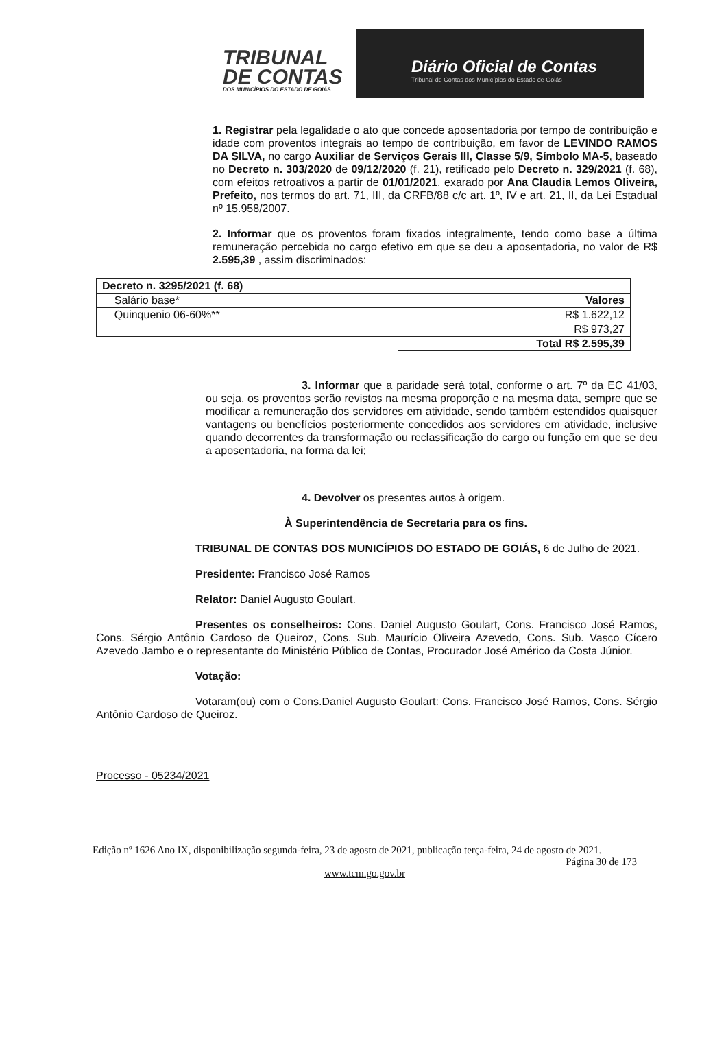TRIBUNAL
DE CONTAS
DOS MUNICÍPIOS DO ESTADO DE GOIÁS
Diário Oficial de Contas
Tribunal de Contas dos Municípios do Estado de Goiás
1. Registrar pela legalidade o ato que concede aposentadoria por tempo de contribuição e idade com proventos integrais ao tempo de contribuição, em favor de LEVINDO RAMOS DA SILVA, no cargo Auxiliar de Serviços Gerais III, Classe 5/9, Símbolo MA-5, baseado no Decreto n. 303/2020 de 09/12/2020 (f. 21), retificado pelo Decreto n. 329/2021 (f. 68), com efeitos retroativos a partir de 01/01/2021, exarado por Ana Claudia Lemos Oliveira, Prefeito, nos termos do art. 71, III, da CRFB/88 c/c art. 1º, IV e art. 21, II, da Lei Estadual nº 15.958/2007.
2. Informar que os proventos foram fixados integralmente, tendo como base a última remuneração percebida no cargo efetivo em que se deu a aposentadoria, no valor de R$ 2.595,39 , assim discriminados:
| Decreto n. 3295/2021 (f. 68) | |
| Salário base* | Valores |
| Quinquenio 06-60%** | R$ 1.622,12 |
| | R$ 973,27 |
| | Total R$ 2.595,39 |
3. Informar que a paridade será total, conforme o art. 7º da EC 41/03, ou seja, os proventos serão revistos na mesma proporção e na mesma data, sempre que se modificar a remuneração dos servidores em atividade, sendo também estendidos quaisquer vantagens ou benefícios posteriormente concedidos aos servidores em atividade, inclusive quando decorrentes da transformação ou reclassificação do cargo ou função em que se deu a aposentadoria, na forma da lei;
4. Devolver os presentes autos à origem.
À Superintendência de Secretaria para os fins.
TRIBUNAL DE CONTAS DOS MUNICÍPIOS DO ESTADO DE GOIÁS, 6 de Julho de 2021.
Presidente: Francisco José Ramos
Relator: Daniel Augusto Goulart.
Presentes os conselheiros: Cons. Daniel Augusto Goulart, Cons. Francisco José Ramos, Cons. Sérgio Antônio Cardoso de Queiroz, Cons. Sub. Maurício Oliveira Azevedo, Cons. Sub. Vasco Cícero Azevedo Jambo e o representante do Ministério Público de Contas, Procurador José Américo da Costa Júnior.
Votação:
Votaram(ou) com o Cons.Daniel Augusto Goulart: Cons. Francisco José Ramos, Cons. Sérgio Antônio Cardoso de Queiroz.
Processo - 05234/2021
Edição nº 1626 Ano IX, disponibilização segunda-feira, 23 de agosto de 2021, publicação terça-feira, 24 de agosto de 2021.
Página 30 de 173
www.tcm.go.gov.br